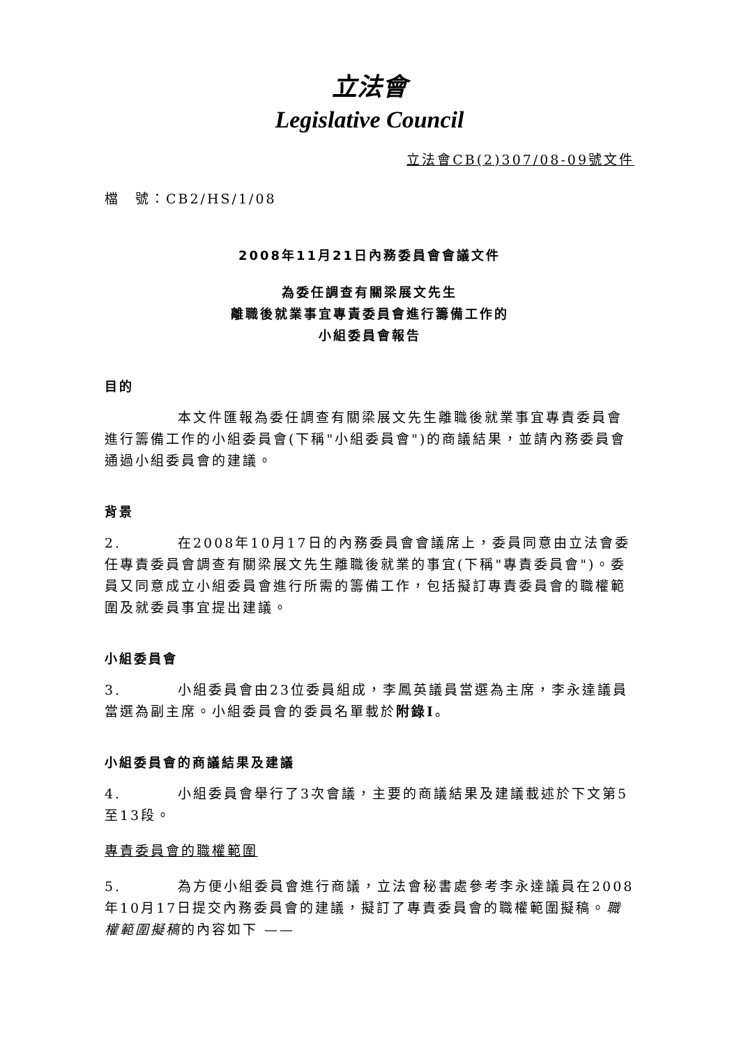立法會
Legislative Council
立法會CB(2)307/08-09號文件
檔　號：CB2/HS/1/08
2008年11月21日內務委員會會議文件
為委任調查有關梁展文先生
離職後就業事宜專責委員會進行籌備工作的
小組委員會報告
目的
本文件匯報為委任調查有關梁展文先生離職後就業事宜專責委員會進行籌備工作的小組委員會(下稱"小組委員會")的商議結果，並請內務委員會通過小組委員會的建議。
背景
2. 在2008年10月17日的內務委員會會議席上，委員同意由立法會委任專責委員會調查有關梁展文先生離職後就業的事宜(下稱"專責委員會")。委員又同意成立小組委員會進行所需的籌備工作，包括擬訂專責委員會的職權範圍及就委員事宜提出建議。
小組委員會
3. 小組委員會由23位委員組成，李鳳英議員當選為主席，李永達議員當選為副主席。小組委員會的委員名單載於附錄I。
小組委員會的商議結果及建議
4. 小組委員會舉行了3次會議，主要的商議結果及建議載述於下文第5至13段。
專責委員會的職權範圍
5. 為方便小組委員會進行商議，立法會秘書處參考李永達議員在2008年10月17日提交內務委員會的建議，擬訂了專責委員會的職權範圍擬稿。職權範圍擬稿的內容如下 ——